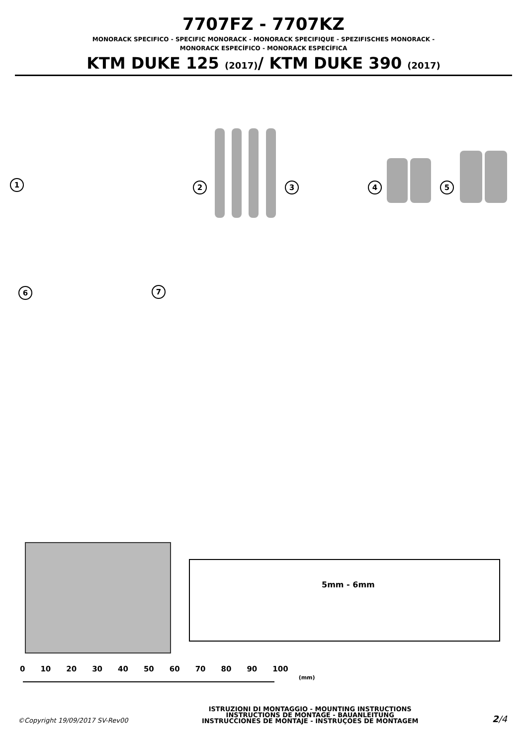7707FZ - 7707KZ
MONORACK SPECIFICO - SPECIFIC MONORACK - MONORACK SPECIFIQUE - SPEZIFISCHES MONORACK -
MONORACK ESPECÍFICO - MONORACK ESPECÍFICA
KTM DUKE 125 (2017)/ KTM DUKE 390 (2017)
1 2 3 4 5
6 7
5mm - 6mm
0 10 20 30 40 50 60 70 80 90 100 (mm)
©Copyright 19/09/2017 SV-Rev00
ISTRUZIONI DI MONTAGGIO - MOUNTING INSTRUCTIONS
INSTRUCTIONS DE MONTAGE - BAUANLEITUNG
INSTRUCCIONES DE MONTAJE - INSTRUÇOES DE MONTAGEM
2/4